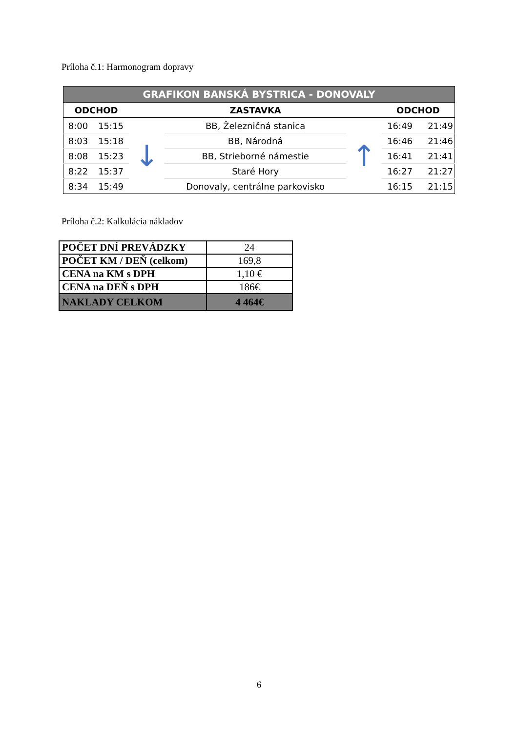Príloha č.1: Harmonogram dopravy
| GRAFIKON BANSKÁ BYSTRICA - DONOVALY | | | | | | |
| --- | --- | --- | --- | --- | --- | --- |
| ODCHOD | | | ZASTAVKA | | ODCHOD | |
| 8:00 | 15:15 | ↓ | BB, Železničná stanica | ↑ | 16:49 | 21:49 |
| 8:03 | 15:18 | | BB, Národná | | 16:46 | 21:46 |
| 8:08 | 15:23 | | BB, Strieborné námestie | | 16:41 | 21:41 |
| 8:22 | 15:37 | | Staré Hory | | 16:27 | 21:27 |
| 8:34 | 15:49 | | Donovaly, centrálne parkovisko | | 16:15 | 21:15 |
Príloha č.2: Kalkulácia nákladov
| POČET DNÍ PREVÁDZKY | 24 |
| POČET KM / DEŇ (celkom) | 169,8 |
| CENA na KM s DPH | 1,10 € |
| CENA na DEŇ s DPH | 186€ |
| NAKLADY CELKOM | 4 464€ |
6